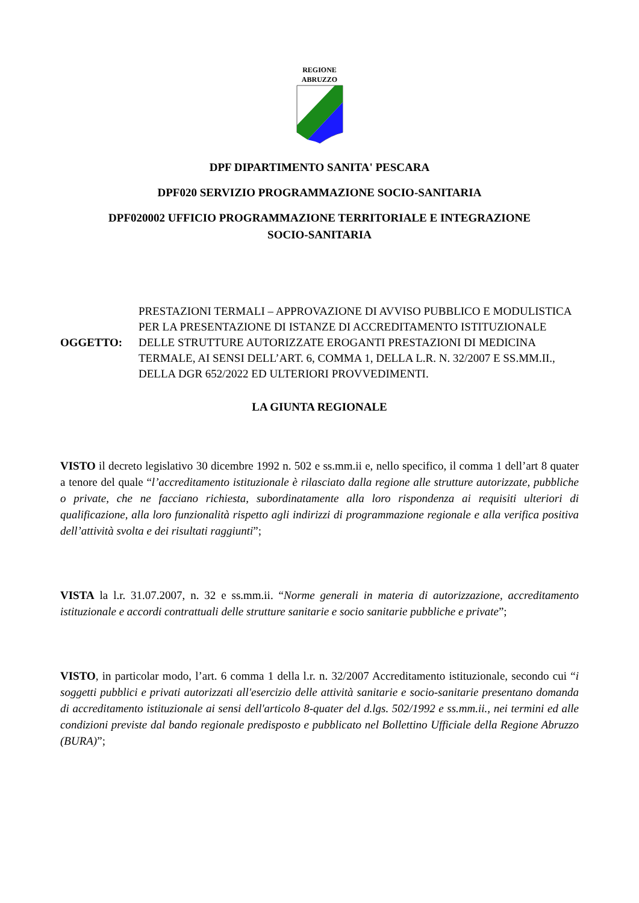REGIONE
ABRUZZO
DPF DIPARTIMENTO SANITA' PESCARA
DPF020 SERVIZIO PROGRAMMAZIONE SOCIO-SANITARIA
DPF020002 UFFICIO PROGRAMMAZIONE TERRITORIALE E INTEGRAZIONE
SOCIO-SANITARIA
OGGETTO:
PRESTAZIONI TERMALI – APPROVAZIONE DI AVVISO PUBBLICO E MODULISTICA PER LA PRESENTAZIONE DI ISTANZE DI ACCREDITAMENTO ISTITUZIONALE DELLE STRUTTURE AUTORIZZATE EROGANTI PRESTAZIONI DI MEDICINA TERMALE, AI SENSI DELL’ART. 6, COMMA 1, DELLA L.R. N. 32/2007 E SS.MM.II., DELLA DGR 652/2022 ED ULTERIORI PROVVEDIMENTI.
LA GIUNTA REGIONALE
VISTO il decreto legislativo 30 dicembre 1992 n. 502 e ss.mm.ii e, nello specifico, il comma 1 dell’art 8 quater a tenore del quale “l’accreditamento istituzionale è rilasciato dalla regione alle strutture autorizzate, pubbliche o private, che ne facciano richiesta, subordinatamente alla loro rispondenza ai requisiti ulteriori di qualificazione, alla loro funzionalità rispetto agli indirizzi di programmazione regionale e alla verifica positiva dell’attività svolta e dei risultati raggiunti”;
VISTA la l.r. 31.07.2007, n. 32 e ss.mm.ii. “Norme generali in materia di autorizzazione, accreditamento istituzionale e accordi contrattuali delle strutture sanitarie e socio sanitarie pubbliche e private”;
VISTO, in particolar modo, l’art. 6 comma 1 della l.r. n. 32/2007 Accreditamento istituzionale, secondo cui “i soggetti pubblici e privati autorizzati all'esercizio delle attività sanitarie e socio-sanitarie presentano domanda di accreditamento istituzionale ai sensi dell'articolo 8-quater del d.lgs. 502/1992 e ss.mm.ii., nei termini ed alle condizioni previste dal bando regionale predisposto e pubblicato nel Bollettino Ufficiale della Regione Abruzzo (BURA)”;